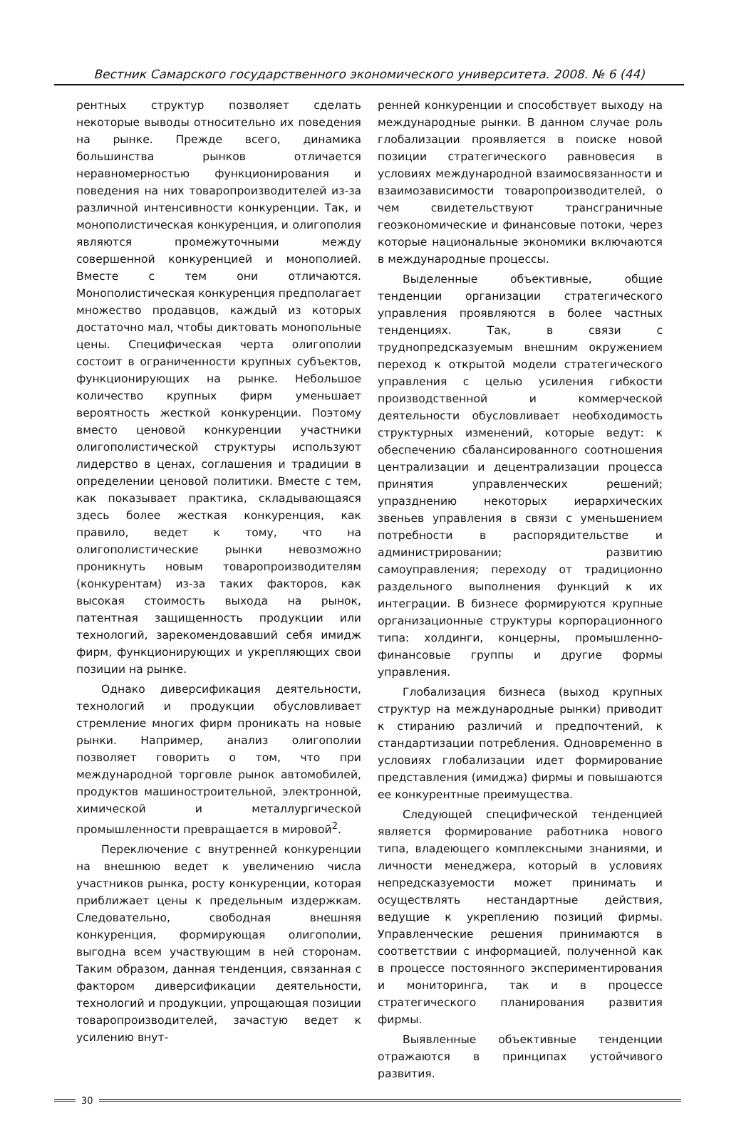Вестник Самарского государственного экономического университета. 2008. № 6 (44)
рентных структур позволяет сделать некоторые выводы относительно их поведения на рынке. Прежде всего, динамика большинства рынков отличается неравномерностью функционирования и поведения на них товаропроизводителей из-за различной интенсивности конкуренции. Так, и монополистическая конкуренция, и олигополия являются промежуточными между совершенной конкуренцией и монополией. Вместе с тем они отличаются. Монополистическая конкуренция предполагает множество продавцов, каждый из которых достаточно мал, чтобы диктовать монопольные цены. Специфическая черта олигополии состоит в ограниченности крупных субъектов, функционирующих на рынке. Небольшое количество крупных фирм уменьшает вероятность жесткой конкуренции. Поэтому вместо ценовой конкуренции участники олигополистической структуры используют лидерство в ценах, соглашения и традиции в определении ценовой политики. Вместе с тем, как показывает практика, складывающаяся здесь более жесткая конкуренция, как правило, ведет к тому, что на олигополистические рынки невозможно проникнуть новым товаропроизводителям (конкурентам) из-за таких факторов, как высокая стоимость выхода на рынок, патентная защищенность продукции или технологий, зарекомендовавший себя имидж фирм, функционирующих и укрепляющих свои позиции на рынке.
Однако диверсификация деятельности, технологий и продукции обусловливает стремление многих фирм проникать на новые рынки. Например, анализ олигополии позволяет говорить о том, что при международной торговле рынок автомобилей, продуктов машиностроительной, электронной, химической и металлургической промышленности превращается в мировой<sup>2</sup>.
Переключение с внутренней конкуренции на внешнюю ведет к увеличению числа участников рынка, росту конкуренции, которая приближает цены к предельным издержкам. Следовательно, свободная внешняя конкуренция, формирующая олигополии, выгодна всем участвующим в ней сторонам. Таким образом, данная тенденция, связанная с фактором диверсификации деятельности, технологий и продукции, упрощающая позиции товаропроизводителей, зачастую ведет к усилению внут-
ренней конкуренции и способствует выходу на международные рынки. В данном случае роль глобализации проявляется в поиске новой позиции стратегического равновесия в условиях международной взаимосвязанности и взаимозависимости товаропроизводителей, о чем свидетельствуют трансграничные геоэкономические и финансовые потоки, через которые национальные экономики включаются в международные процессы.
Выделенные объективные, общие тенденции организации стратегического управления проявляются в более частных тенденциях. Так, в связи с труднопредсказуемым внешним окружением переход к открытой модели стратегического управления с целью усиления гибкости производственной и коммерческой деятельности обусловливает необходимость структурных изменений, которые ведут: к обеспечению сбалансированного соотношения централизации и децентрализации процесса принятия управленческих решений; упразднению некоторых иерархических звеньев управления в связи с уменьшением потребности в распорядительстве и администрировании; развитию самоуправления; переходу от традиционно раздельного выполнения функций к их интеграции. В бизнесе формируются крупные организационные структуры корпорационного типа: холдинги, концерны, промышленно-финансовые группы и другие формы управления.
Глобализация бизнеса (выход крупных структур на международные рынки) приводит к стиранию различий и предпочтений, к стандартизации потребления. Одновременно в условиях глобализации идет формирование представления (имиджа) фирмы и повышаются ее конкурентные преимущества.
Следующей специфической тенденцией является формирование работника нового типа, владеющего комплексными знаниями, и личности менеджера, который в условиях непредсказуемости может принимать и осуществлять нестандартные действия, ведущие к укреплению позиций фирмы. Управленческие решения принимаются в соответствии с информацией, полученной как в процессе постоянного экспериментирования и мониторинга, так и в процессе стратегического планирования развития фирмы.
Выявленные объективные тенденции отражаются в принципах устойчивого развития.
30